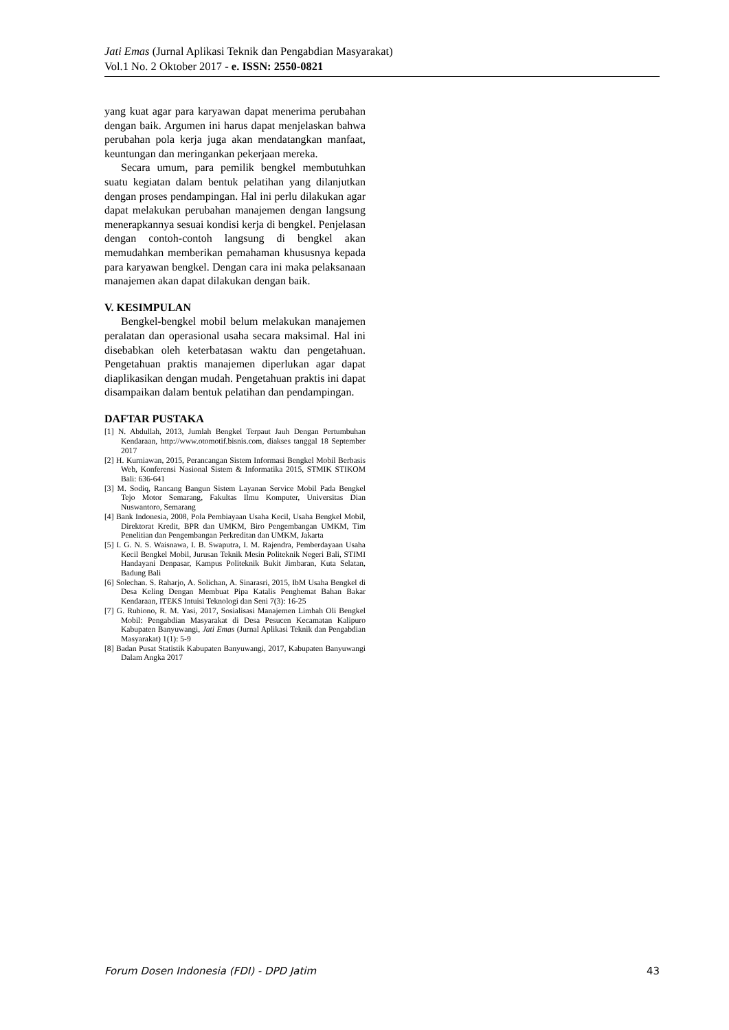Jati Emas (Jurnal Aplikasi Teknik dan Pengabdian Masyarakat)
Vol.1 No. 2 Oktober 2017 - e. ISSN: 2550-0821
yang kuat agar para karyawan dapat menerima perubahan dengan baik. Argumen ini harus dapat menjelaskan bahwa perubahan pola kerja juga akan mendatangkan manfaat, keuntungan dan meringankan pekerjaan mereka.
Secara umum, para pemilik bengkel membutuhkan suatu kegiatan dalam bentuk pelatihan yang dilanjutkan dengan proses pendampingan. Hal ini perlu dilakukan agar dapat melakukan perubahan manajemen dengan langsung menerapkannya sesuai kondisi kerja di bengkel. Penjelasan dengan contoh-contoh langsung di bengkel akan memudahkan memberikan pemahaman khususnya kepada para karyawan bengkel. Dengan cara ini maka pelaksanaan manajemen akan dapat dilakukan dengan baik.
V. KESIMPULAN
Bengkel-bengkel mobil belum melakukan manajemen peralatan dan operasional usaha secara maksimal. Hal ini disebabkan oleh keterbatasan waktu dan pengetahuan. Pengetahuan praktis manajemen diperlukan agar dapat diaplikasikan dengan mudah. Pengetahuan praktis ini dapat disampaikan dalam bentuk pelatihan dan pendampingan.
DAFTAR PUSTAKA
[1] N. Abdullah, 2013, Jumlah Bengkel Terpaut Jauh Dengan Pertumbuhan Kendaraan, http://www.otomotif.bisnis.com, diakses tanggal 18 September 2017
[2] H. Kurniawan, 2015, Perancangan Sistem Informasi Bengkel Mobil Berbasis Web, Konferensi Nasional Sistem & Informatika 2015, STMIK STIKOM Bali: 636-641
[3] M. Sodiq, Rancang Bangun Sistem Layanan Service Mobil Pada Bengkel Tejo Motor Semarang, Fakultas Ilmu Komputer, Universitas Dian Nuswantoro, Semarang
[4] Bank Indonesia, 2008, Pola Pembiayaan Usaha Kecil, Usaha Bengkel Mobil, Direktorat Kredit, BPR dan UMKM, Biro Pengembangan UMKM, Tim Penelitian dan Pengembangan Perkreditan dan UMKM, Jakarta
[5] I. G. N. S. Waisnawa, I. B. Swaputra, I. M. Rajendra, Pemberdayaan Usaha Kecil Bengkel Mobil, Jurusan Teknik Mesin Politeknik Negeri Bali, STIMI Handayani Denpasar, Kampus Politeknik Bukit Jimbaran, Kuta Selatan, Badung Bali
[6] Solechan. S. Raharjo, A. Solichan, A. Sinarasri, 2015, IbM Usaha Bengkel di Desa Keling Dengan Membuat Pipa Katalis Penghemat Bahan Bakar Kendaraan, ITEKS Intuisi Teknologi dan Seni 7(3): 16-25
[7] G. Rubiono, R. M. Yasi, 2017, Sosialisasi Manajemen Limbah Oli Bengkel Mobil: Pengabdian Masyarakat di Desa Pesucen Kecamatan Kalipuro Kabupaten Banyuwangi, Jati Emas (Jurnal Aplikasi Teknik dan Pengabdian Masyarakat) 1(1): 5-9
[8] Badan Pusat Statistik Kabupaten Banyuwangi, 2017, Kabupaten Banyuwangi Dalam Angka 2017
Forum Dosen Indonesia (FDI) - DPD Jatim 43